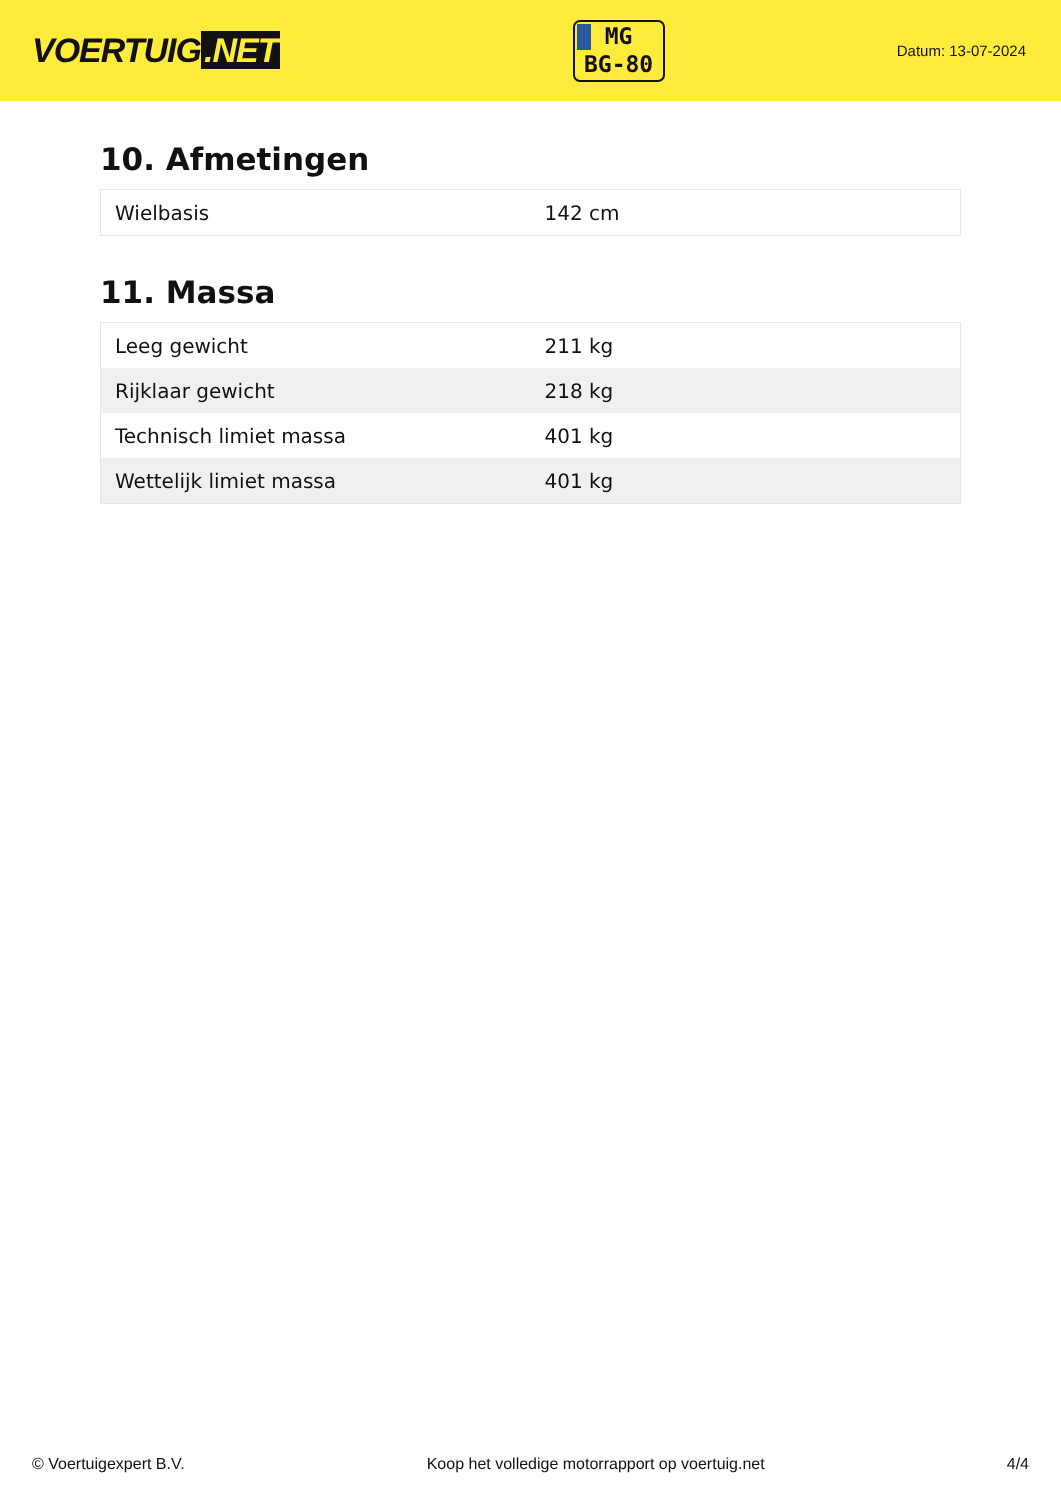VOERTUIG.NET
MG
BG-80
Datum: 13-07-2024
10. Afmetingen
| Wielbasis | 142 cm |
11. Massa
| Leeg gewicht | 211 kg |
| Rijklaar gewicht | 218 kg |
| Technisch limiet massa | 401 kg |
| Wettelijk limiet massa | 401 kg |
© Voertuigexpert B.V. Koop het volledige motorrapport op voertuig.net 4/4